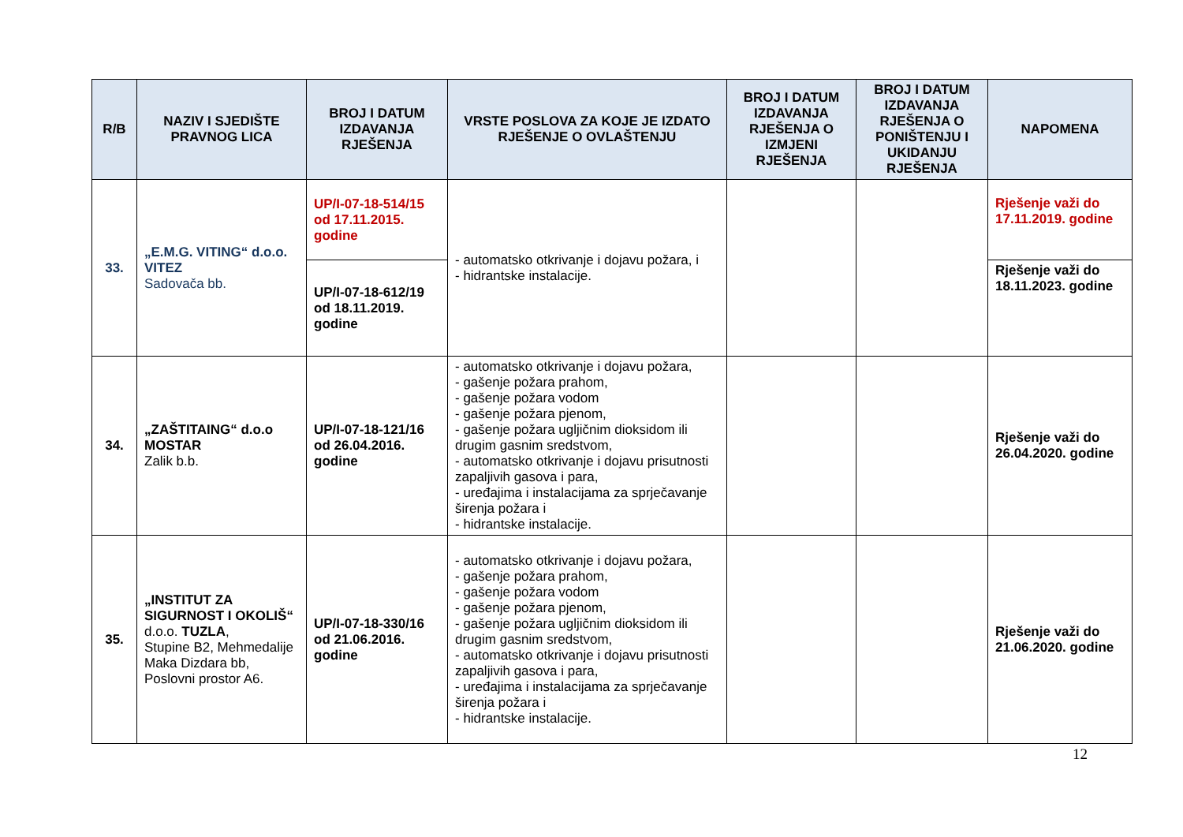| R/B | NAZIV I SJEDIŠTE PRAVNOG LICA | BROJ I DATUM IZDAVANJA RJEŠENJA | VRSTE POSLOVA ZA KOJE JE IZDATO RJEŠENJE O OVLAŠTENJU | BROJ I DATUM IZDAVANJA RJEŠENJA O IZMJENI RJEŠENJA | BROJ I DATUM IZDAVANJA RJEŠENJA O PONIŠTENJU I UKIDANJU RJEŠENJA | NAPOMENA |
| --- | --- | --- | --- | --- | --- | --- |
| 33. | „E.M.G. VITING“ d.o.o. VITEZ Sadovača bb. | UP/I-07-18-514/15 od 17.11.2015. godine | - automatsko otkrivanje i dojavu požara, i - hidrantske instalacije. | | | Rješenje važi do 17.11.2019. godine |
| | | UP/I-07-18-612/19 od 18.11.2019. godine | | | | Rješenje važi do 18.11.2023. godine |
| 34. | „ZAŠTITAING“ d.o.o MOSTAR Zalik b.b. | UP/I-07-18-121/16 od 26.04.2016. godine | - automatsko otkrivanje i dojavu požara, - gašenje požara prahom, - gašenje požara vodom - gašenje požara pjenom, - gašenje požara ugljičnim dioksidom ili drugim gasnim sredstvom, - automatsko otkrivanje i dojavu prisutnosti zapaljivih gasova i para, - uređajima i instalacijama za sprječavanje širenja požara i - hidrantske instalacije. | | | Rješenje važi do 26.04.2020. godine |
| 35. | „INSTITUT ZA SIGURNOST I OKOLIŠ“ d.o.o. TUZLA , Stupine B2, Mehmedalije Maka Dizdara bb, Poslovni prostor A6. | UP/I-07-18-330/16 od 21.06.2016. godine | - automatsko otkrivanje i dojavu požara, - gašenje požara prahom, - gašenje požara vodom - gašenje požara pjenom, - gašenje požara ugljičnim dioksidom ili drugim gasnim sredstvom, - automatsko otkrivanje i dojavu prisutnosti zapaljivih gasova i para, - uređajima i instalacijama za sprječavanje širenja požara i - hidrantske instalacije. | | | Rješenje važi do 21.06.2020. godine |
12